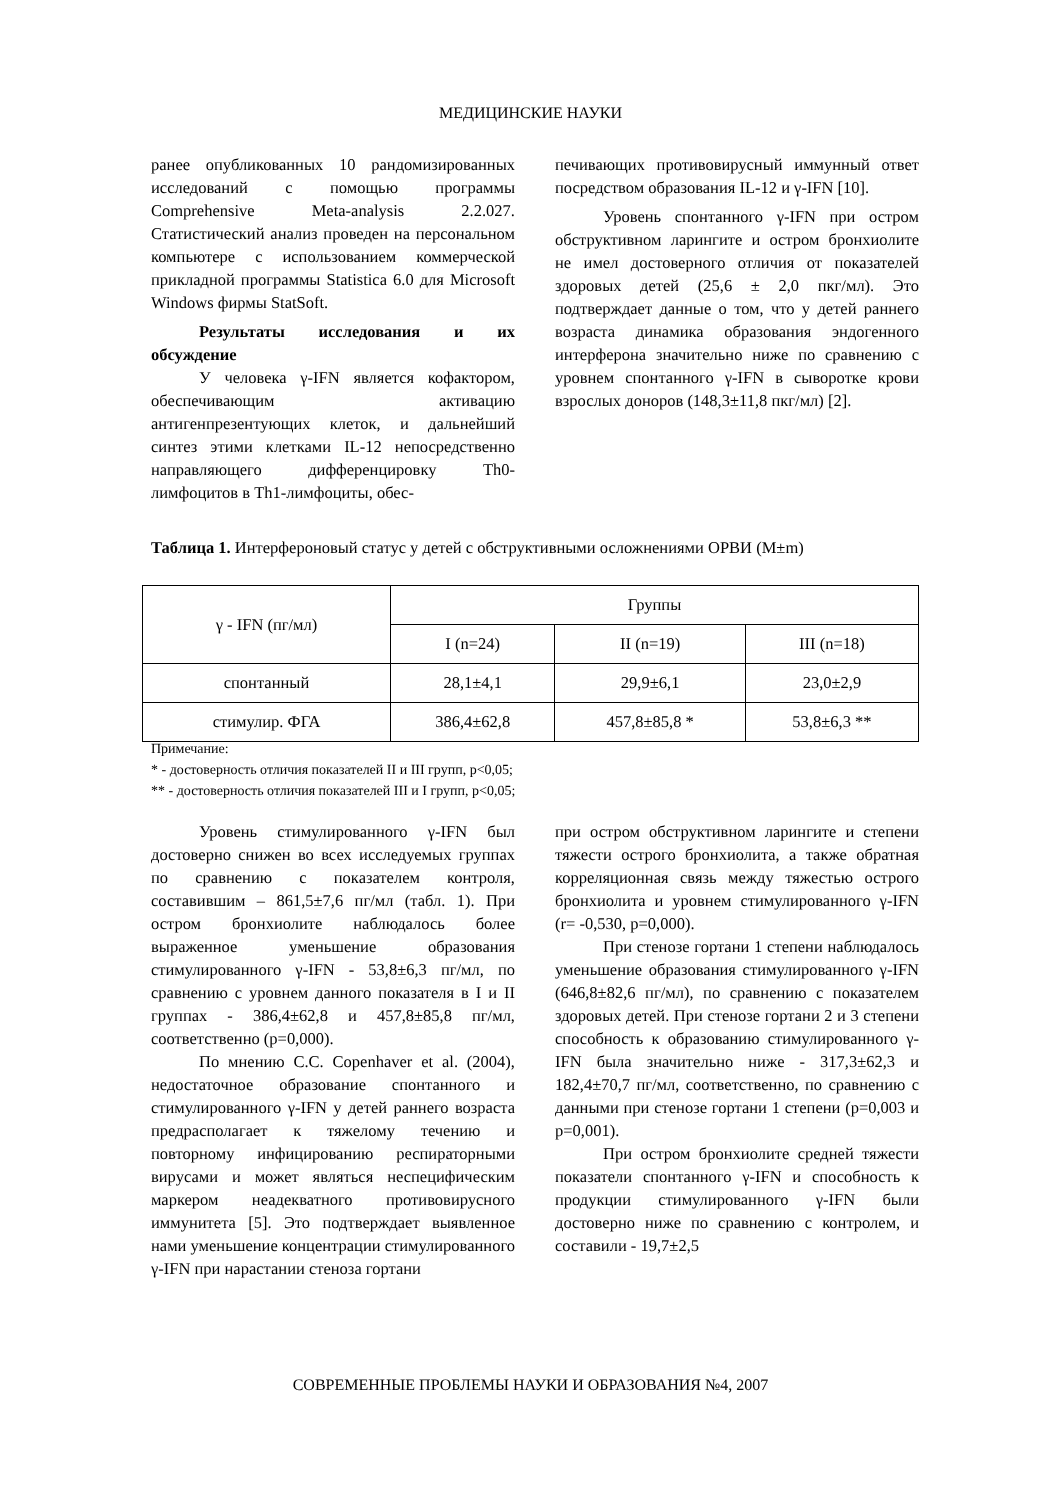МЕДИЦИНСКИЕ НАУКИ
ранее опубликованных 10 рандомизированных исследований с помощью программы Comprehensive Meta-analysis 2.2.027. Статистический анализ проведен на персональном компьютере с использованием коммерческой прикладной программы Statistica 6.0 для Microsoft Windows фирмы StatSoft.
Результаты исследования и их обсуждение
У человека γ-IFN является кофактором, обеспечивающим активацию антигенпрезентующих клеток, и дальнейший синтез этими клетками IL-12 непосредственно направляющего дифференцировку Th0-лимфоцитов в Th1-лимфоциты, обес-
печивающих противовирусный иммунный ответ посредством образования IL-12 и γ-IFN [10].
Уровень спонтанного γ-IFN при остром обструктивном ларингите и остром бронхиолите не имел достоверного отличия от показателей здоровых детей (25,6 ± 2,0 пкг/мл). Это подтверждает данные о том, что у детей раннего возраста динамика образования эндогенного интерферона значительно ниже по сравнению с уровнем спонтанного γ-IFN в сыворотке крови взрослых доноров (148,3±11,8 пкг/мл) [2].
Таблица 1. Интерфероновый статус у детей с обструктивными осложнениями ОРВИ (M±m)
| γ - IFN (пг/мл) | Группы | | |
| --- | --- | --- | --- |
| | I (n=24) | II (n=19) | III (n=18) |
| спонтанный | 28,1±4,1 | 29,9±6,1 | 23,0±2,9 |
| стимулир. ФГА | 386,4±62,8 | 457,8±85,8 * | 53,8±6,3 ** |
Примечание:
* - достоверность отличия показателей II и III групп, p<0,05;
** - достоверность отличия показателей III и I групп, p<0,05;
Уровень стимулированного γ-IFN был достоверно снижен во всех исследуемых группах по сравнению с показателем контроля, составившим – 861,5±7,6 пг/мл (табл. 1). При остром бронхиолите наблюдалось более выраженное уменьшение образования стимулированного γ-IFN - 53,8±6,3 пг/мл, по сравнению с уровнем данного показателя в I и II группах - 386,4±62,8 и 457,8±85,8 пг/мл, соответственно (р=0,000).
По мнению C.C. Copenhaver et al. (2004), недостаточное образование спонтанного и стимулированного γ-IFN у детей раннего возраста предрасполагает к тяжелому течению и повторному инфицированию респираторными вирусами и может являться неспецифическим маркером неадекватного противовирусного иммунитета [5]. Это подтверждает выявленное нами уменьшение концентрации стимулированного γ-IFN при нарастании стеноза гортани
при остром обструктивном ларингите и степени тяжести острого бронхиолита, а также обратная корреляционная связь между тяжестью острого бронхиолита и уровнем стимулированного γ-IFN (r= -0,530, р=0,000).
При стенозе гортани 1 степени наблюдалось уменьшение образования стимулированного γ-IFN (646,8±82,6 пг/мл), по сравнению с показателем здоровых детей. При стенозе гортани 2 и 3 степени способность к образованию стимулированного γ-IFN была значительно ниже - 317,3±62,3 и 182,4±70,7 пг/мл, соответственно, по сравнению с данными при стенозе гортани 1 степени (р=0,003 и р=0,001).
При остром бронхиолите средней тяжести показатели спонтанного γ-IFN и способность к продукции стимулированного γ-IFN были достоверно ниже по сравнению с контролем, и составили - 19,7±2,5
СОВРЕМЕННЫЕ ПРОБЛЕМЫ НАУКИ И ОБРАЗОВАНИЯ №4, 2007